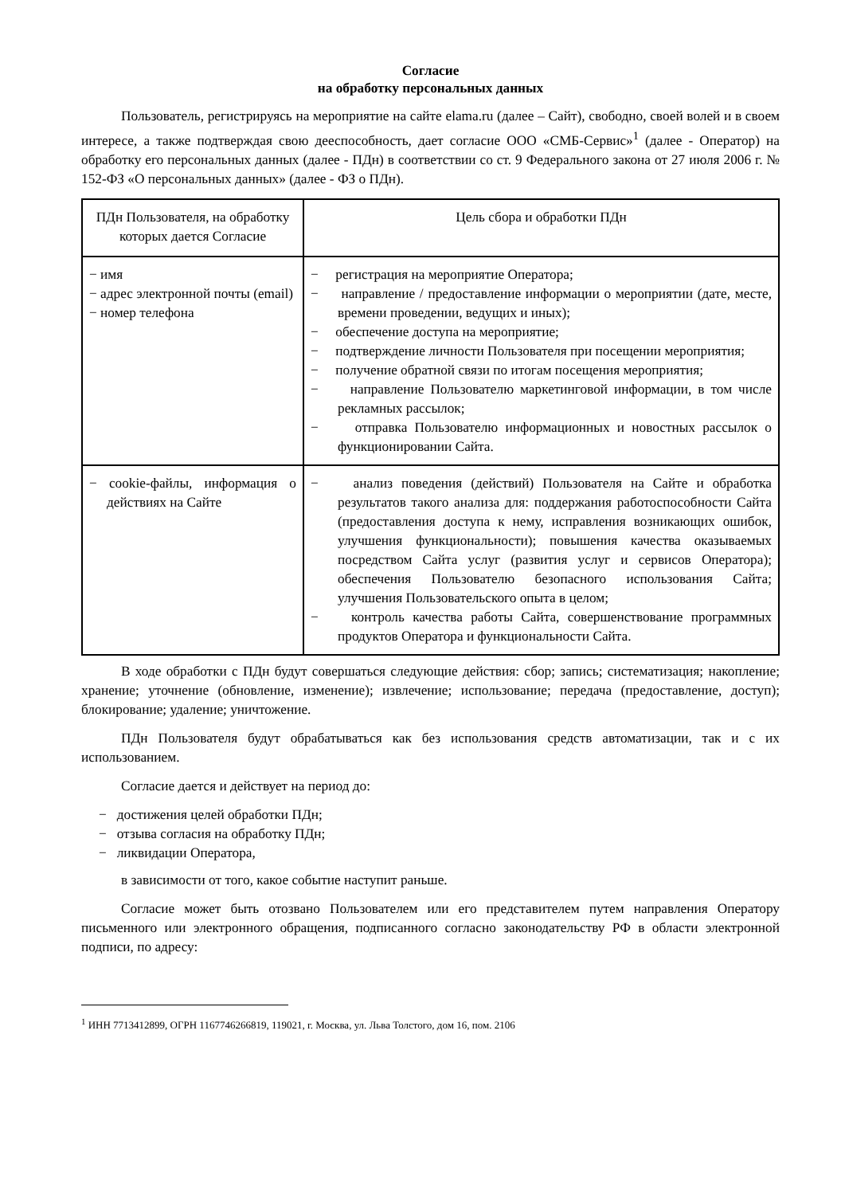Согласие
на обработку персональных данных
Пользователь, регистрируясь на мероприятие на сайте elama.ru (далее – Сайт), свободно, своей волей и в своем интересе, а также подтверждая свою дееспособность, дает согласие ООО «СМБ-Сервис»<sup>1</sup> (далее - Оператор) на обработку его персональных данных (далее - ПДн) в соответствии со ст. 9 Федерального закона от 27 июля 2006 г. № 152-ФЗ «О персональных данных» (далее - ФЗ о ПДн).
| ПДн Пользователя, на обработку которых дается Согласие | Цель сбора и обработки ПДн |
| --- | --- |
| − имя − адрес электронной почты (email) − номер телефона | − регистрация на мероприятие Оператора; − направление / предоставление информации о мероприятии (дате, месте, времени проведении, ведущих и иных); − обеспечение доступа на мероприятие; − подтверждение личности Пользователя при посещении мероприятия; − получение обратной связи по итогам посещения мероприятия; − направление Пользователю маркетинговой информации, в том числе рекламных рассылок; − отправка Пользователю информационных и новостных рассылок о функционировании Сайта. |
| − cookie-файлы, информация о действиях на Сайте | − анализ поведения (действий) Пользователя на Сайте и обработка результатов такого анализа для: поддержания работоспособности Сайта (предоставления доступа к нему, исправления возникающих ошибок, улучшения функциональности); повышения качества оказываемых посредством Сайта услуг (развития услуг и сервисов Оператора); обеспечения Пользователю безопасного использования Сайта; улучшения Пользовательского опыта в целом; − контроль качества работы Сайта, совершенствование программных продуктов Оператора и функциональности Сайта. |
В ходе обработки с ПДн будут совершаться следующие действия: сбор; запись; систематизация; накопление; хранение; уточнение (обновление, изменение); извлечение; использование; передача (предоставление, доступ); блокирование; удаление; уничтожение.
ПДн Пользователя будут обрабатываться как без использования средств автоматизации, так и с их использованием.
Согласие дается и действует на период до:
− достижения целей обработки ПДн;
− отзыва согласия на обработку ПДн;
− ликвидации Оператора,
в зависимости от того, какое событие наступит раньше.
Согласие может быть отозвано Пользователем или его представителем путем направления Оператору письменного или электронного обращения, подписанного согласно законодательству РФ в области электронной подписи, по адресу:
<sup>1</sup> ИНН 7713412899, ОГРН 1167746266819, 119021, г. Москва, ул. Льва Толстого, дом 16, пом. 2106